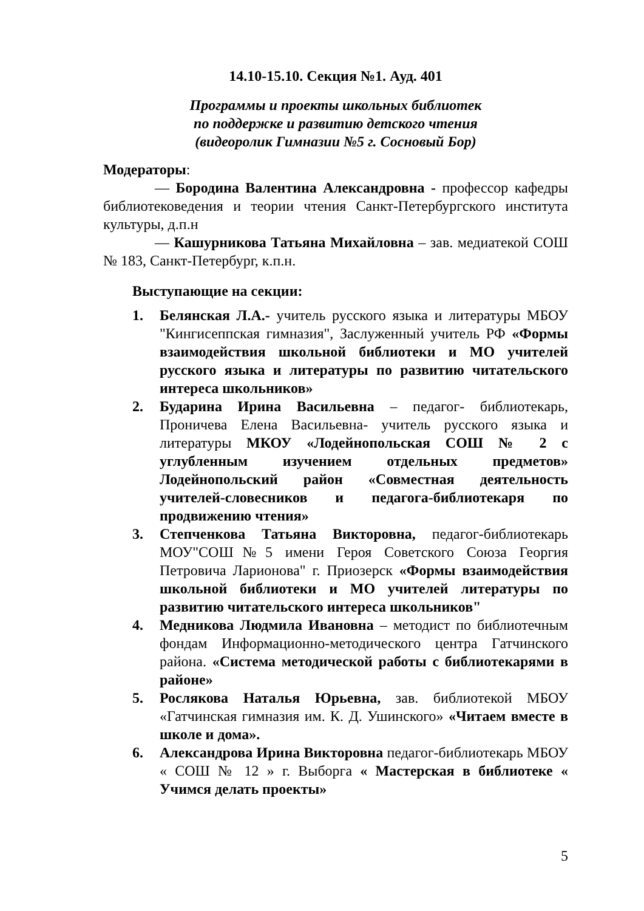14.10-15.10. Секция №1. Ауд. 401
Программы и проекты школьных библиотек
по поддержке и развитию детского чтения
(видеоролик Гимназии №5 г. Сосновый Бор)
Модераторы:
— Бородина Валентина Александровна - профессор кафедры библиотековедения и теории чтения Санкт-Петербургского института культуры, д.п.н
— Кашурникова Татьяна Михайловна – зав. медиатекой СОШ № 183, Санкт-Петербург, к.п.н.
Выступающие на секции:
1. Белянская Л.А.- учитель русского языка и литературы МБОУ "Кингисеппская гимназия", Заслуженный учитель РФ «Формы взаимодействия школьной библиотеки и МО учителей русского языка и литературы по развитию читательского интереса школьников»
2. Бударина Ирина Васильевна – педагог- библиотекарь, Проничева Елена Васильевна- учитель русского языка и литературы МКОУ «Лодейнопольская СОШ № 2 с углубленным изучением отдельных предметов» Лодейнопольский район «Совместная деятельность учителей-словесников и педагога-библиотекаря по продвижению чтения»
3. Степченкова Татьяна Викторовна, педагог-библиотекарь МОУ"СОШ№5 имени Героя Советского Союза Георгия Петровича Ларионова" г. Приозерск «Формы взаимодействия школьной библиотеки и МО учителей литературы по развитию читательского интереса школьников"
4. Медникова Людмила Ивановна – методист по библиотечным фондам Информационно-методического центра Гатчинского района. «Система методической работы с библиотекарями в районе»
5. Рослякова Наталья Юрьевна, зав. библиотекой МБОУ «Гатчинская гимназия им. К. Д. Ушинского» «Читаем вместе в школе и дома».
6. Александрова Ирина Викторовна педагог-библиотекарь МБОУ « СОШ № 12 » г. Выборга « Мастерская в библиотеке « Учимся делать проекты»
5